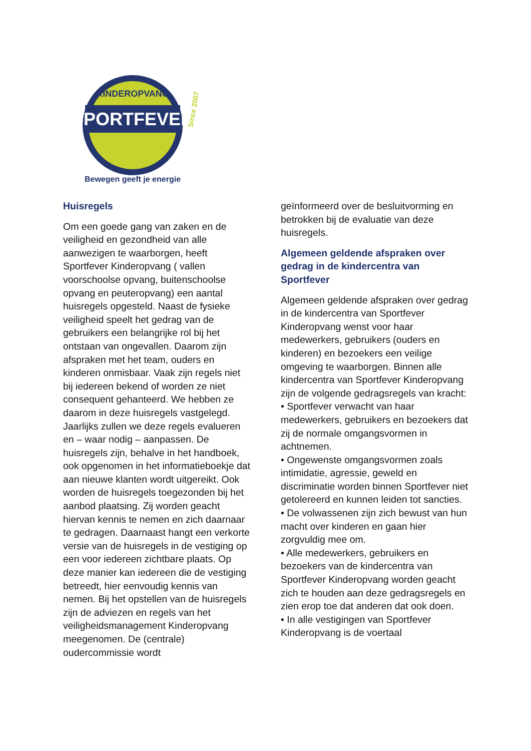KINDEROPVANG
SPORTFEVER
Bewegen geeft je energie
Since 2007
Huisregels
Om een goede gang van zaken en de veiligheid en gezondheid van alle aanwezigen te waarborgen, heeft Sportfever Kinderopvang ( vallen voorschoolse opvang, buitenschoolse opvang en peuteropvang) een aantal huisregels opgesteld. Naast de fysieke veiligheid speelt het gedrag van de gebruikers een belangrijke rol bij het ontstaan van ongevallen. Daarom zijn afspraken met het team, ouders en kinderen onmisbaar. Vaak zijn regels niet bij iedereen bekend of worden ze niet consequent gehanteerd. We hebben ze daarom in deze huisregels vastgelegd. Jaarlijks zullen we deze regels evalueren en – waar nodig – aanpassen. De huisregels zijn, behalve in het handboek, ook opgenomen in het informatieboekje dat aan nieuwe klanten wordt uitgereikt. Ook worden de huisregels toegezonden bij het aanbod plaatsing. Zij worden geacht hiervan kennis te nemen en zich daarnaar te gedragen. Daarnaast hangt een verkorte versie van de huisregels in de vestiging op een voor iedereen zichtbare plaats. Op deze manier kan iedereen die de vestiging betreedt, hier eenvoudig kennis van nemen. Bij het opstellen van de huisregels zijn de adviezen en regels van het veiligheidsmanagement Kinderopvang meegenomen. De (centrale) oudercommissie wordt
geïnformeerd over de besluitvorming en betrokken bij de evaluatie van deze huisregels.
Algemeen geldende afspraken over gedrag in de kindercentra van Sportfever
Algemeen geldende afspraken over gedrag in de kindercentra van Sportfever Kinderopvang wenst voor haar medewerkers, gebruikers (ouders en kinderen) en bezoekers een veilige omgeving te waarborgen. Binnen alle kindercentra van Sportfever Kinderopvang zijn de volgende gedragsregels van kracht:
• Sportfever verwacht van haar medewerkers, gebruikers en bezoekers dat zij de normale omgangsvormen in achtnemen.
• Ongewenste omgangsvormen zoals intimidatie, agressie, geweld en discriminatie worden binnen Sportfever niet getolereerd en kunnen leiden tot sancties.
• De volwassenen zijn zich bewust van hun macht over kinderen en gaan hier zorgvuldig mee om.
• Alle medewerkers, gebruikers en bezoekers van de kindercentra van Sportfever Kinderopvang worden geacht zich te houden aan deze gedragsregels en zien erop toe dat anderen dat ook doen.
• In alle vestigingen van Sportfever Kinderopvang is de voertaal